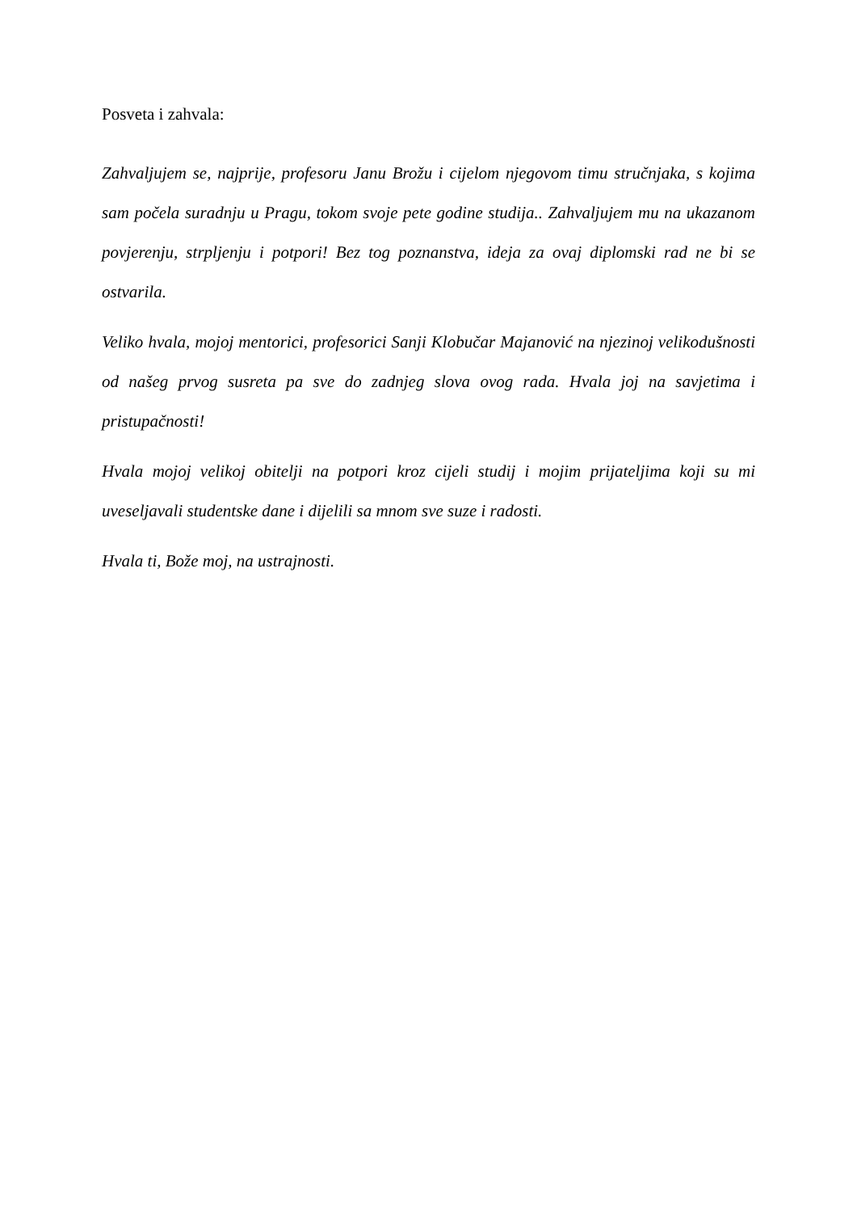Posveta i zahvala:
Zahvaljujem se, najprije, profesoru Janu Brožu i cijelom njegovom timu stručnjaka, s kojima sam počela suradnju u Pragu, tokom svoje pete godine studija.. Zahvaljujem mu na ukazanom povjerenju, strpljenju i potpori! Bez tog poznanstva, ideja za ovaj diplomski rad ne bi se ostvarila.
Veliko hvala, mojoj mentorici, profesorici Sanji Klobučar Majanović na njezinoj velikodušnosti od našeg prvog susreta pa sve do zadnjeg slova ovog rada. Hvala joj na savjetima i pristupačnosti!
Hvala mojoj velikoj obitelji na potpori kroz cijeli studij i mojim prijateljima koji su mi uveseljavali studentske dane i dijelili sa mnom sve suze i radosti.
Hvala ti, Bože moj, na ustrajnosti.